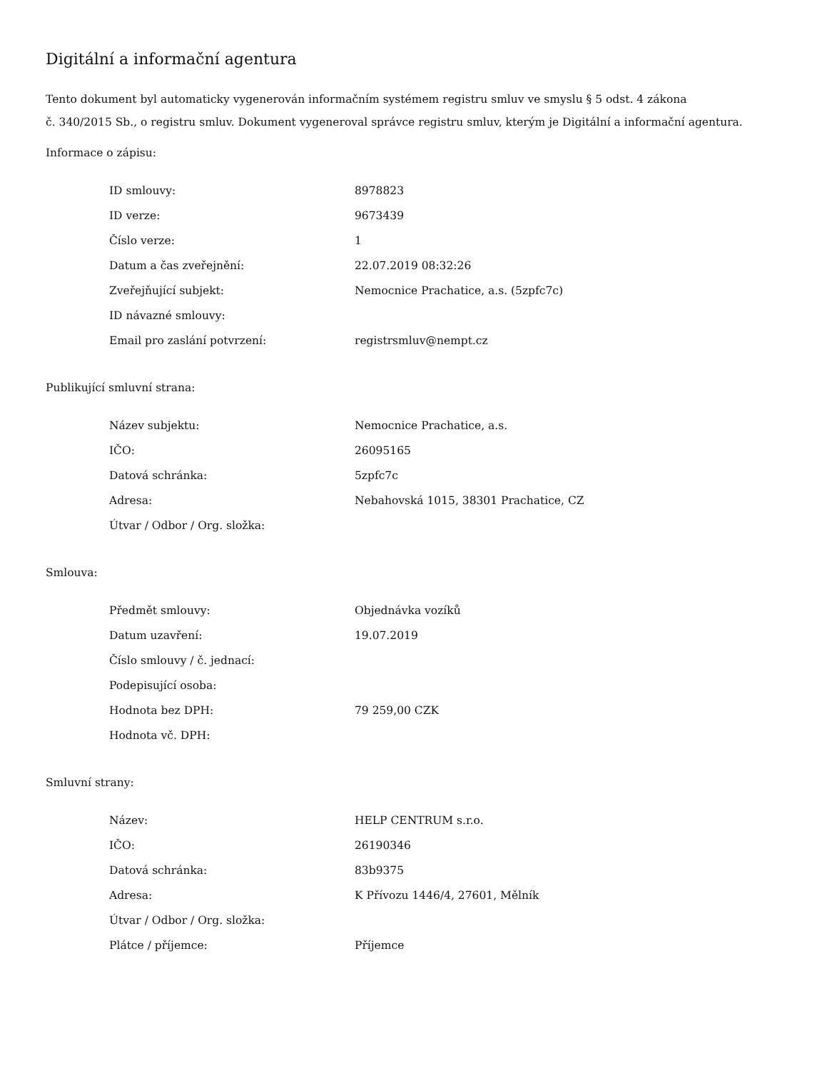Digitální a informační agentura
Tento dokument byl automaticky vygenerován informačním systémem registru smluv ve smyslu § 5 odst. 4 zákona
č. 340/2015 Sb., o registru smluv. Dokument vygeneroval správce registru smluv, kterým je Digitální a informační agentura.
Informace o zápisu:
| ID smlouvy: | 8978823 |
| ID verze: | 9673439 |
| Číslo verze: | 1 |
| Datum a čas zveřejnění: | 22.07.2019 08:32:26 |
| Zveřejňující subjekt: | Nemocnice Prachatice, a.s. (5zpfc7c) |
| ID návazné smlouvy: | |
| Email pro zaslání potvrzení: | registrsmluv@nempt.cz |
Publikující smluvní strana:
| Název subjektu: | Nemocnice Prachatice, a.s. |
| IČO: | 26095165 |
| Datová schránka: | 5zpfc7c |
| Adresa: | Nebahovská 1015, 38301 Prachatice, CZ |
| Útvar / Odbor / Org. složka: | |
Smlouva:
| Předmět smlouvy: | Objednávka vozíků |
| Datum uzavření: | 19.07.2019 |
| Číslo smlouvy / č. jednací: | |
| Podepisující osoba: | |
| Hodnota bez DPH: | 79 259,00 CZK |
| Hodnota vč. DPH: | |
Smluvní strany:
| Název: | HELP CENTRUM s.r.o. |
| IČO: | 26190346 |
| Datová schránka: | 83b9375 |
| Adresa: | K Přívozu 1446/4, 27601, Mělník |
| Útvar / Odbor / Org. složka: | |
| Plátce / příjemce: | Příjemce |